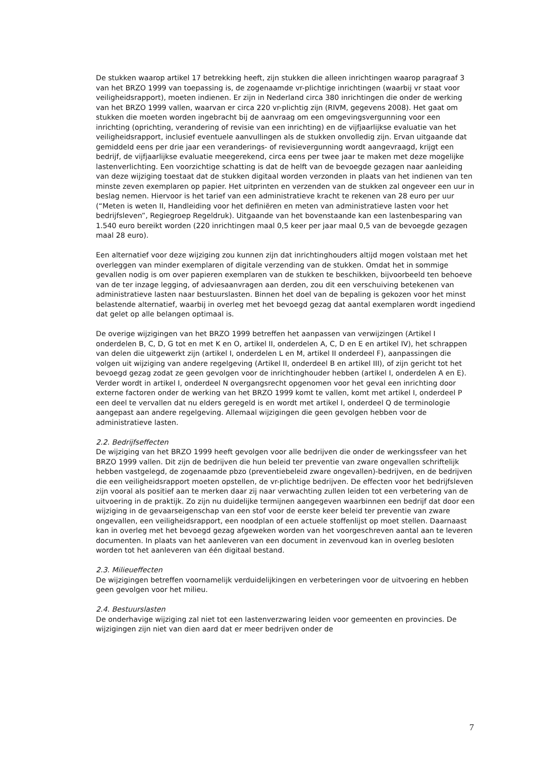De stukken waarop artikel 17 betrekking heeft, zijn stukken die alleen inrichtingen waarop paragraaf 3 van het BRZO 1999 van toepassing is, de zogenaamde vr-plichtige inrichtingen (waarbij vr staat voor veiligheidsrapport), moeten indienen. Er zijn in Nederland circa 380 inrichtingen die onder de werking van het BRZO 1999 vallen, waarvan er circa 220 vr-plichtig zijn (RIVM, gegevens 2008). Het gaat om stukken die moeten worden ingebracht bij de aanvraag om een omgevingsvergunning voor een inrichting (oprichting, verandering of revisie van een inrichting) en de vijfjaarlijkse evaluatie van het veiligheidsrapport, inclusief eventuele aanvullingen als de stukken onvolledig zijn. Ervan uitgaande dat gemiddeld eens per drie jaar een veranderings- of revisievergunning wordt aangevraagd, krijgt een bedrijf, de vijfjaarlijkse evaluatie meegerekend, circa eens per twee jaar te maken met deze mogelijke lastenverlichting. Een voorzichtige schatting is dat de helft van de bevoegde gezagen naar aanleiding van deze wijziging toestaat dat de stukken digitaal worden verzonden in plaats van het indienen van ten minste zeven exemplaren op papier. Het uitprinten en verzenden van de stukken zal ongeveer een uur in beslag nemen. Hiervoor is het tarief van een administratieve kracht te rekenen van 28 euro per uur (“Meten is weten II, Handleiding voor het definiëren en meten van administratieve lasten voor het bedrijfsleven”, Regiegroep Regeldruk). Uitgaande van het bovenstaande kan een lastenbesparing van 1.540 euro bereikt worden (220 inrichtingen maal 0,5 keer per jaar maal 0,5 van de bevoegde gezagen maal 28 euro).
Een alternatief voor deze wijziging zou kunnen zijn dat inrichtinghouders altijd mogen volstaan met het overleggen van minder exemplaren of digitale verzending van de stukken. Omdat het in sommige gevallen nodig is om over papieren exemplaren van de stukken te beschikken, bijvoorbeeld ten behoeve van de ter inzage legging, of adviesaanvragen aan derden, zou dit een verschuiving betekenen van administratieve lasten naar bestuurslasten. Binnen het doel van de bepaling is gekozen voor het minst belastende alternatief, waarbij in overleg met het bevoegd gezag dat aantal exemplaren wordt ingediend dat gelet op alle belangen optimaal is.
De overige wijzigingen van het BRZO 1999 betreffen het aanpassen van verwijzingen (Artikel I onderdelen B, C, D, G tot en met K en O, artikel II, onderdelen A, C, D en E en artikel IV), het schrappen van delen die uitgewerkt zijn (artikel I, onderdelen L en M, artikel II onderdeel F), aanpassingen die volgen uit wijziging van andere regelgeving (Artikel II, onderdeel B en artikel III), of zijn gericht tot het bevoegd gezag zodat ze geen gevolgen voor de inrichtinghouder hebben (artikel I, onderdelen A en E). Verder wordt in artikel I, onderdeel N overgangsrecht opgenomen voor het geval een inrichting door externe factoren onder de werking van het BRZO 1999 komt te vallen, komt met artikel I, onderdeel P een deel te vervallen dat nu elders geregeld is en wordt met artikel I, onderdeel Q de terminologie aangepast aan andere regelgeving. Allemaal wijzigingen die geen gevolgen hebben voor de administratieve lasten.
2.2. Bedrijfseffecten
De wijziging van het BRZO 1999 heeft gevolgen voor alle bedrijven die onder de werkingssfeer van het BRZO 1999 vallen. Dit zijn de bedrijven die hun beleid ter preventie van zware ongevallen schriftelijk hebben vastgelegd, de zogenaamde pbzo (preventiebeleid zware ongevallen)-bedrijven, en de bedrijven die een veiligheidsrapport moeten opstellen, de vr-plichtige bedrijven. De effecten voor het bedrijfsleven zijn vooral als positief aan te merken daar zij naar verwachting zullen leiden tot een verbetering van de uitvoering in de praktijk. Zo zijn nu duidelijke termijnen aangegeven waarbinnen een bedrijf dat door een wijziging in de gevaarseigenschap van een stof voor de eerste keer beleid ter preventie van zware ongevallen, een veiligheidsrapport, een noodplan of een actuele stoffenlijst op moet stellen. Daarnaast kan in overleg met het bevoegd gezag afgeweken worden van het voorgeschreven aantal aan te leveren documenten. In plaats van het aanleveren van een document in zevenvoud kan in overleg besloten worden tot het aanleveren van één digitaal bestand.
2.3. Milieueffecten
De wijzigingen betreffen voornamelijk verduidelijkingen en verbeteringen voor de uitvoering en hebben geen gevolgen voor het milieu.
2.4. Bestuurslasten
De onderhavige wijziging zal niet tot een lastenverzwaring leiden voor gemeenten en provincies. De wijzigingen zijn niet van dien aard dat er meer bedrijven onder de
7